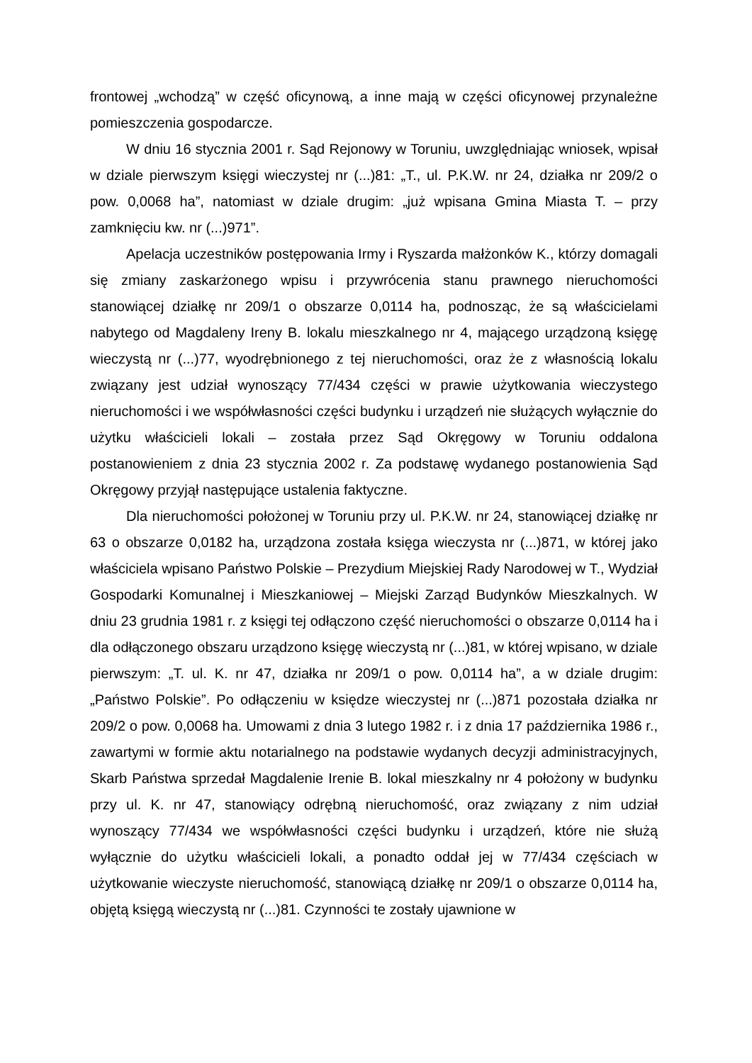frontowej „wchodzą” w część oficynową, a inne mają w części oficynowej przynależne pomieszczenia gospodarcze.
W dniu 16 stycznia 2001 r. Sąd Rejonowy w Toruniu, uwzględniając wniosek, wpisał w dziale pierwszym księgi wieczystej nr (...)81: „T., ul. P.K.W. nr 24, działka nr 209/2 o pow. 0,0068 ha”, natomiast w dziale drugim: „już wpisana Gmina Miasta T. – przy zamknięciu kw. nr (...)971”.
Apelacja uczestników postępowania Irmy i Ryszarda małżonków K., którzy domagali się zmiany zaskarżonego wpisu i przywrócenia stanu prawnego nieruchomości stanowiącej działkę nr 209/1 o obszarze 0,0114 ha, podnosząc, że są właścicielami nabytego od Magdaleny Ireny B. lokalu mieszkalnego nr 4, mającego urządzoną księgę wieczystą nr (...)77, wyodrębnionego z tej nieruchomości, oraz że z własnością lokalu związany jest udział wynoszący 77/434 części w prawie użytkowania wieczystego nieruchomości i we współwłasności części budynku i urządzeń nie służących wyłącznie do użytku właścicieli lokali – została przez Sąd Okręgowy w Toruniu oddalona postanowieniem z dnia 23 stycznia 2002 r. Za podstawę wydanego postanowienia Sąd Okręgowy przyjął następujące ustalenia faktyczne.
Dla nieruchomości położonej w Toruniu przy ul. P.K.W. nr 24, stanowiącej działkę nr 63 o obszarze 0,0182 ha, urządzona została księga wieczysta nr (...)871, w której jako właściciela wpisano Państwo Polskie – Prezydium Miejskiej Rady Narodowej w T., Wydział Gospodarki Komunalnej i Mieszkaniowej – Miejski Zarząd Budynków Mieszkalnych. W dniu 23 grudnia 1981 r. z księgi tej odłączono część nieruchomości o obszarze 0,0114 ha i dla odłączonego obszaru urządzono księgę wieczystą nr (...)81, w której wpisano, w dziale pierwszym: „T. ul. K. nr 47, działka nr 209/1 o pow. 0,0114 ha”, a w dziale drugim: „Państwo Polskie”. Po odłączeniu w księdze wieczystej nr (...)871 pozostała działka nr 209/2 o pow. 0,0068 ha. Umowami z dnia 3 lutego 1982 r. i z dnia 17 października 1986 r., zawartymi w formie aktu notarialnego na podstawie wydanych decyzji administracyjnych, Skarb Państwa sprzedał Magdalenie Irenie B. lokal mieszkalny nr 4 położony w budynku przy ul. K. nr 47, stanowiący odrębną nieruchomość, oraz związany z nim udział wynoszący 77/434 we współwłasności części budynku i urządzeń, które nie służą wyłącznie do użytku właścicieli lokali, a ponadto oddał jej w 77/434 częściach w użytkowanie wieczyste nieruchomość, stanowiącą działkę nr 209/1 o obszarze 0,0114 ha, objętą księgą wieczystą nr (...)81. Czynności te zostały ujawnione w